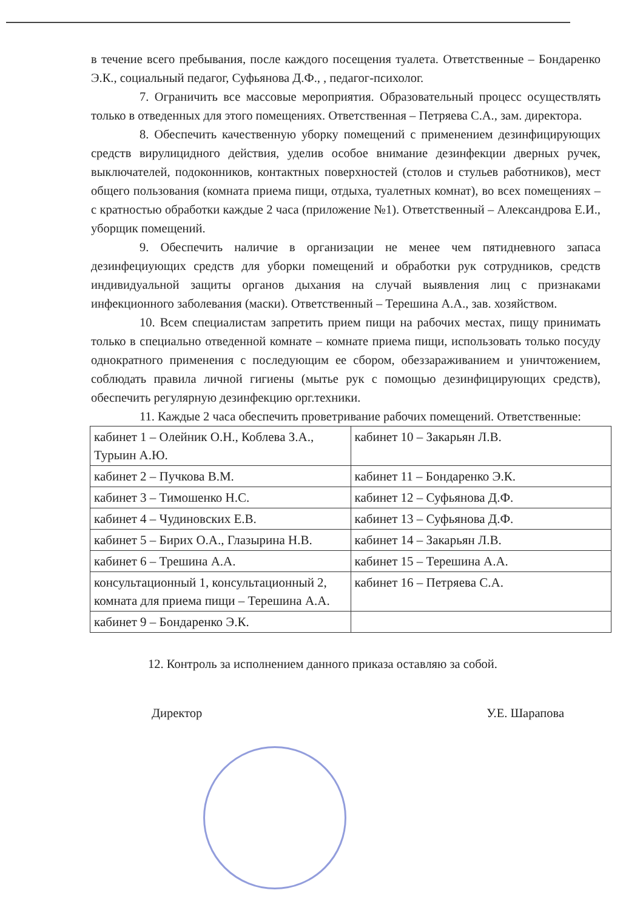в течение всего пребывания, после каждого посещения туалета. Ответственные – Бондаренко Э.К., социальный педагог, Суфьянова Д.Ф., , педагог-психолог.
7. Ограничить все массовые мероприятия. Образовательный процесс осуществлять только в отведенных для этого помещениях. Ответственная – Петряева С.А., зам. директора.
8. Обеспечить качественную уборку помещений с применением дезинфицирующих средств вирулицидного действия, уделив особое внимание дезинфекции дверных ручек, выключателей, подоконников, контактных поверхностей (столов и стульев работников), мест общего пользования (комната приема пищи, отдыха, туалетных комнат), во всех помещениях – с кратностью обработки каждые 2 часа (приложение №1). Ответственный – Александрова Е.И., уборщик помещений.
9. Обеспечить наличие в организации не менее чем пятидневного запаса дезинфециующих средств для уборки помещений и обработки рук сотрудников, средств индивидуальной защиты органов дыхания на случай выявления лиц с признаками инфекционного заболевания (маски). Ответственный – Терешина А.А., зав. хозяйством.
10. Всем специалистам запретить прием пищи на рабочих местах, пищу принимать только в специально отведенной комнате – комнате приема пищи, использовать только посуду однократного применения с последующим ее сбором, обеззараживанием и уничтожением, соблюдать правила личной гигиены (мытье рук с помощью дезинфицирующих средств), обеспечить регулярную дезинфекцию орг.техники.
11. Каждые 2 часа обеспечить проветривание рабочих помещений. Ответственные:
| кабинет 1 – Олейник О.Н., Коблева З.А., Турыин А.Ю. | кабинет 10 – Закарьян Л.В. |
| кабинет 2 – Пучкова В.М. | кабинет 11 – Бондаренко Э.К. |
| кабинет 3 – Тимошенко Н.С. | кабинет 12 – Суфьянова Д.Ф. |
| кабинет 4 – Чудиновских Е.В. | кабинет 13 – Суфьянова Д.Ф. |
| кабинет 5 – Бирих О.А., Глазырина Н.В. | кабинет 14 – Закарьян Л.В. |
| кабинет 6 – Трешина А.А. | кабинет 15 – Терешина А.А. |
| консультационный 1, консультационный 2, комната для приема пищи – Терешина А.А. | кабинет 16 – Петряева С.А. |
| кабинет 9 – Бондаренко Э.К. | |
12. Контроль за исполнением данного приказа оставляю за собой.
Директор У.Е. Шарапова